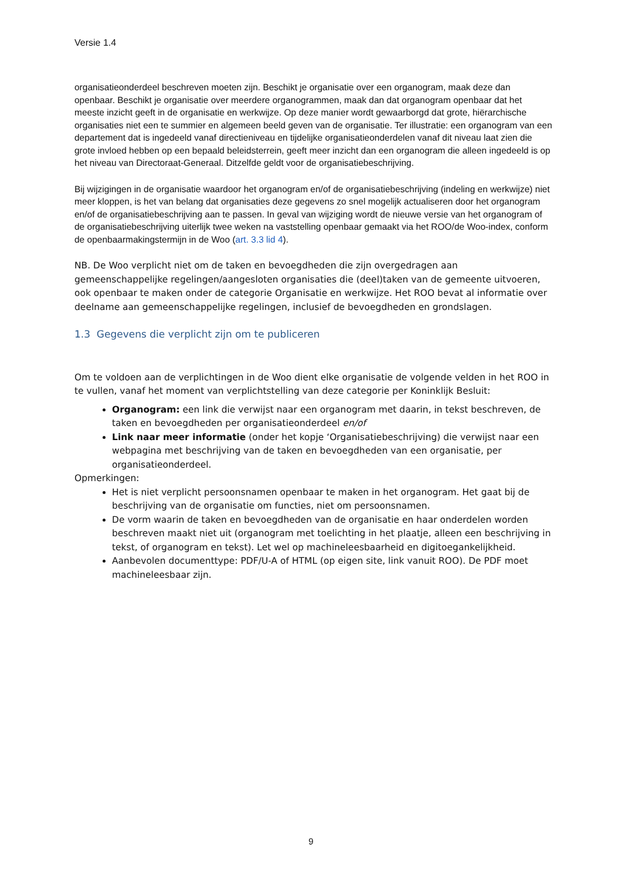Versie 1.4
organisatieonderdeel beschreven moeten zijn. Beschikt je organisatie over een organogram, maak deze dan openbaar. Beschikt je organisatie over meerdere organogrammen, maak dan dat organogram openbaar dat het meeste inzicht geeft in de organisatie en werkwijze. Op deze manier wordt gewaarborgd dat grote, hiërarchische organisaties niet een te summier en algemeen beeld geven van de organisatie. Ter illustratie: een organogram van een departement dat is ingedeeld vanaf directieniveau en tijdelijke organisatieonderdelen vanaf dit niveau laat zien die grote invloed hebben op een bepaald beleidsterrein, geeft meer inzicht dan een organogram die alleen ingedeeld is op het niveau van Directoraat-Generaal. Ditzelfde geldt voor de organisatiebeschrijving.
Bij wijzigingen in de organisatie waardoor het organogram en/of de organisatiebeschrijving (indeling en werkwijze) niet meer kloppen, is het van belang dat organisaties deze gegevens zo snel mogelijk actualiseren door het organogram en/of de organisatiebeschrijving aan te passen. In geval van wijziging wordt de nieuwe versie van het organogram of de organisatiebeschrijving uiterlijk twee weken na vaststelling openbaar gemaakt via het ROO/de Woo-index, conform de openbaarmakingstermijn in de Woo (art. 3.3 lid 4).
NB. De Woo verplicht niet om de taken en bevoegdheden die zijn overgedragen aan gemeenschappelijke regelingen/aangesloten organisaties die (deel)taken van de gemeente uitvoeren, ook openbaar te maken onder de categorie Organisatie en werkwijze. Het ROO bevat al informatie over deelname aan gemeenschappelijke regelingen, inclusief de bevoegdheden en grondslagen.
1.3 Gegevens die verplicht zijn om te publiceren
Om te voldoen aan de verplichtingen in de Woo dient elke organisatie de volgende velden in het ROO in te vullen, vanaf het moment van verplichtstelling van deze categorie per Koninklijk Besluit:
Organogram: een link die verwijst naar een organogram met daarin, in tekst beschreven, de taken en bevoegdheden per organisatieonderdeel en/of
Link naar meer informatie (onder het kopje ‘Organisatiebeschrijving) die verwijst naar een webpagina met beschrijving van de taken en bevoegdheden van een organisatie, per organisatieonderdeel.
Opmerkingen:
Het is niet verplicht persoonsnamen openbaar te maken in het organogram. Het gaat bij de beschrijving van de organisatie om functies, niet om persoonsnamen.
De vorm waarin de taken en bevoegdheden van de organisatie en haar onderdelen worden beschreven maakt niet uit (organogram met toelichting in het plaatje, alleen een beschrijving in tekst, of organogram en tekst). Let wel op machineleesbaarheid en digitoegankelijkheid.
Aanbevolen documenttype: PDF/U-A of HTML (op eigen site, link vanuit ROO). De PDF moet machineleesbaar zijn.
9